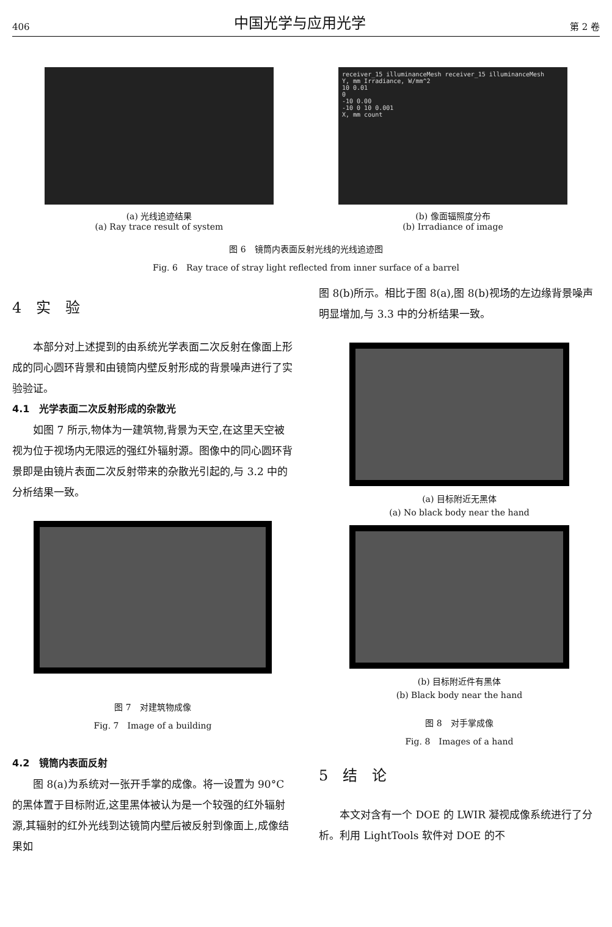406 中国光学与应用光学 第 2 卷
(a) 光线追迹结果
(a) Ray trace result of system
receiver_15 illuminanceMesh receiver_15 illuminanceMesh
Y, mm Irradiance, W/mm^2
10 0.01
0
-10 0.00
-10 0 10 0.001
X, mm count
(b) 像面辐照度分布
(b) Irradiance of image
图 6　镜筒内表面反射光线的光线追迹图
Fig. 6　Ray trace of stray light reflected from inner surface of a barrel
4　实　验
本部分对上述提到的由系统光学表面二次反射在像面上形成的同心圆环背景和由镜筒内壁反射形成的背景噪声进行了实验验证。
4.1　光学表面二次反射形成的杂散光
如图 7 所示,物体为一建筑物,背景为天空,在这里天空被视为位于视场内无限远的强红外辐射源。图像中的同心圆环背景即是由镜片表面二次反射带来的杂散光引起的,与 3.2 中的分析结果一致。
图 7　对建筑物成像
Fig. 7　Image of a building
4.2　镜筒内表面反射
图 8(a)为系统对一张开手掌的成像。将一设置为 90°C 的黑体置于目标附近,这里黑体被认为是一个较强的红外辐射源,其辐射的红外光线到达镜筒内壁后被反射到像面上,成像结果如
图 8(b)所示。相比于图 8(a),图 8(b)视场的左边缘背景噪声明显增加,与 3.3 中的分析结果一致。
(a) 目标附近无黑体
(a) No black body near the hand
(b) 目标附近件有黑体
(b) Black body near the hand
图 8　对手掌成像
Fig. 8　Images of a hand
5　结　论
本文对含有一个 DOE 的 LWIR 凝视成像系统进行了分析。利用 LightTools 软件对 DOE 的不